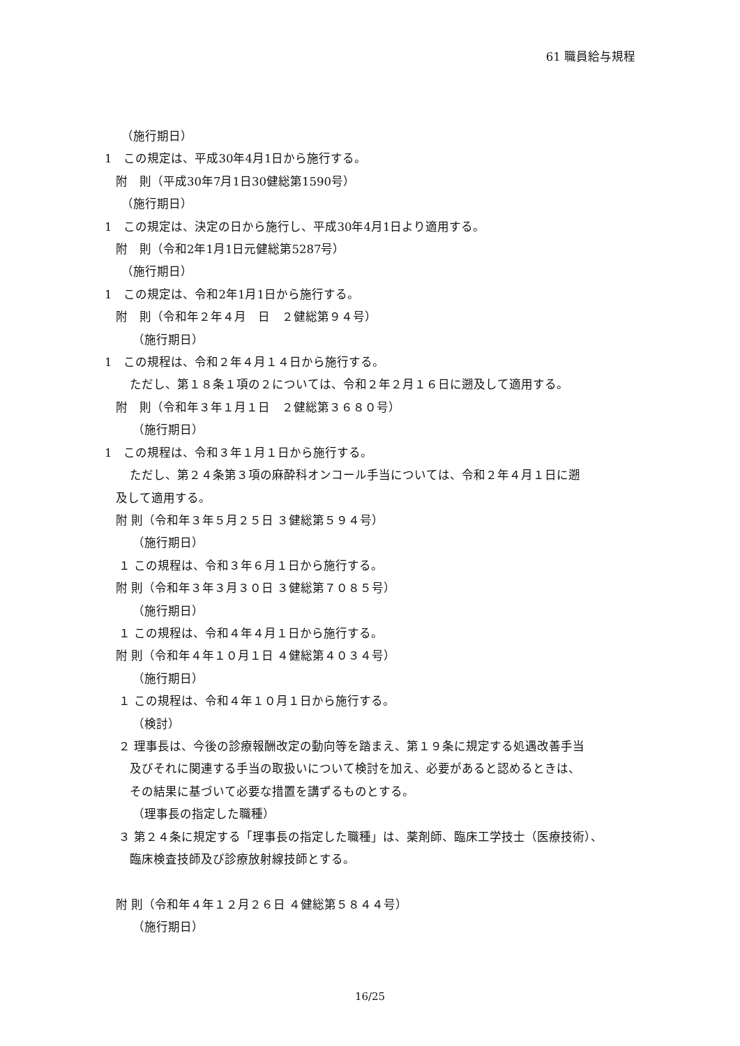61 職員給与規程
（施行期日）
1　この規定は、平成30年4月1日から施行する。
附　則（平成30年7月1日30健総第1590号）
（施行期日）
1　この規定は、決定の日から施行し、平成30年4月1日より適用する。
附　則（令和2年1月1日元健総第5287号）
（施行期日）
1　この規定は、令和2年1月1日から施行する。
附　則（令和年２年４月　日　２健総第９４号）
（施行期日）
1　この規程は、令和２年４月１４日から施行する。
ただし、第１８条１項の２については、令和２年２月１６日に遡及して適用する。
附　則（令和年３年１月１日　２健総第３６８０号）
（施行期日）
1　この規程は、令和３年１月１日から施行する。
ただし、第２４条第３項の麻酔科オンコール手当については、令和２年４月１日に遡
及して適用する。
附 則（令和年３年５月２５日 ３健総第５９４号）
（施行期日）
１ この規程は、令和３年６月１日から施行する。
附 則（令和年３年３月３０日 ３健総第７０８５号）
（施行期日）
１ この規程は、令和４年４月１日から施行する。
附 則（令和年４年１０月１日 ４健総第４０３４号）
（施行期日）
１ この規程は、令和４年１０月１日から施行する。
（検討）
２ 理事長は、今後の診療報酬改定の動向等を踏まえ、第１９条に規定する処遇改善手当
及びそれに関連する手当の取扱いについて検討を加え、必要があると認めるときは、
その結果に基づいて必要な措置を講ずるものとする。
（理事長の指定した職種）
３ 第２４条に規定する「理事長の指定した職種」は、薬剤師、臨床工学技士（医療技術）、
臨床検査技師及び診療放射線技師とする。
附 則（令和年４年１２月２６日 ４健総第５８４４号）
（施行期日）
16/25